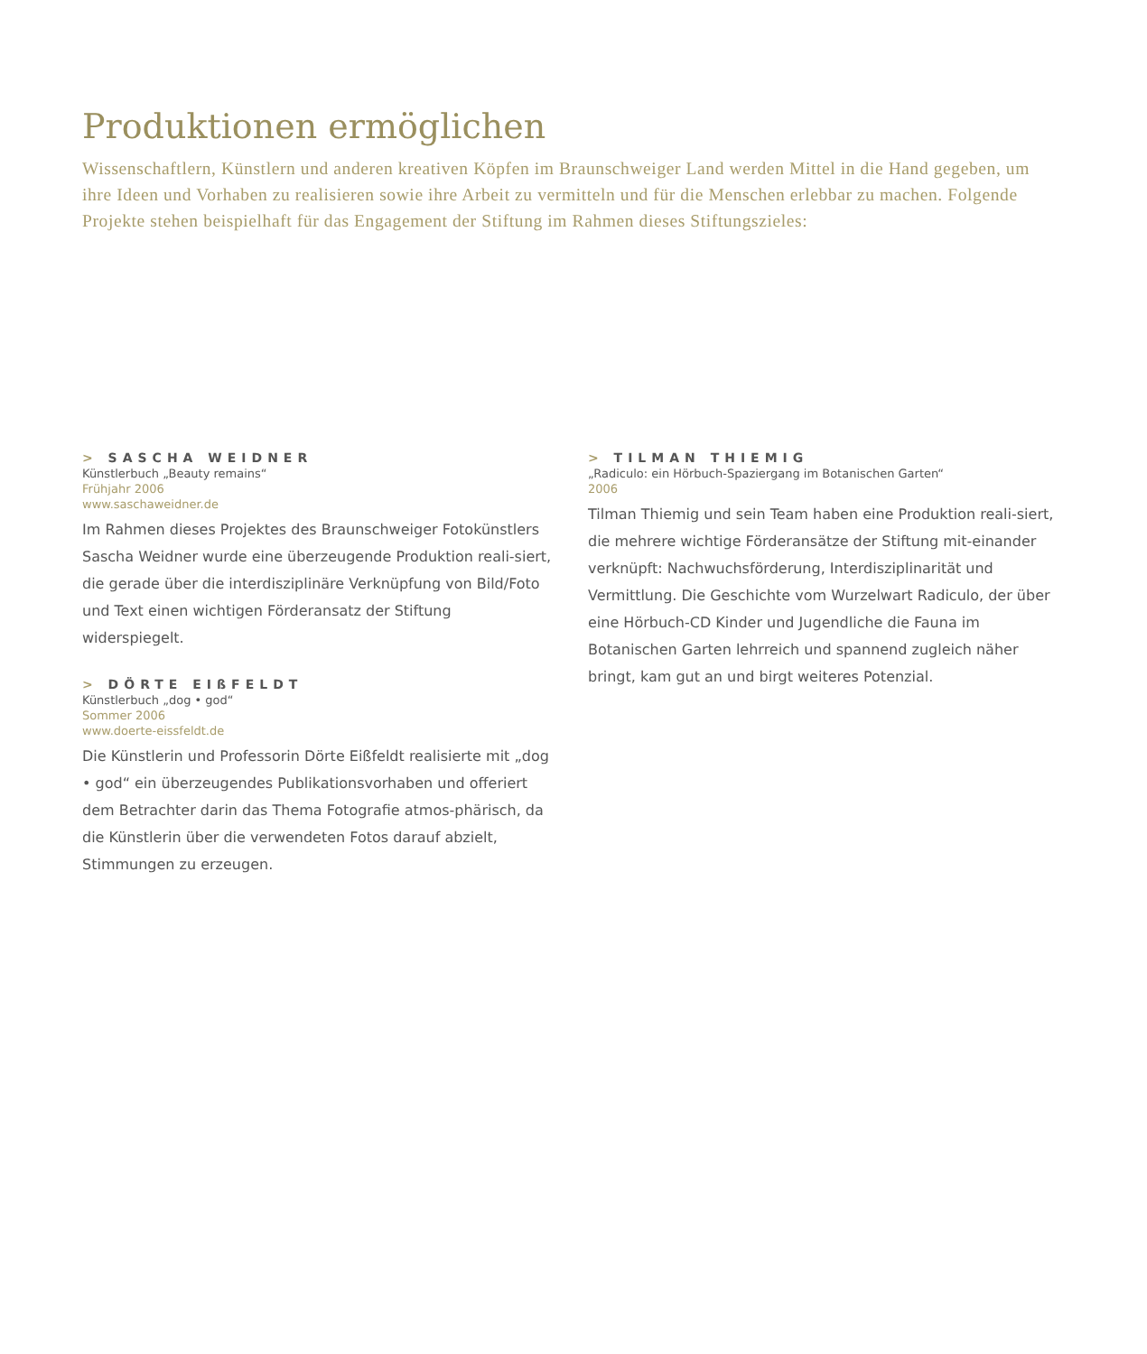Produktionen ermöglichen
Wissenschaftlern, Künstlern und anderen kreativen Köpfen im Braunschweiger Land werden Mittel in die Hand gegeben, um ihre Ideen und Vorhaben zu realisieren sowie ihre Arbeit zu vermitteln und für die Menschen erlebbar zu machen. Folgende Projekte stehen beispielhaft für das Engagement der Stiftung im Rahmen dieses Stiftungszieles:
> SASCHA WEIDNER
Künstlerbuch „Beauty remains“
Frühjahr 2006
www.saschaweidner.de
Im Rahmen dieses Projektes des Braunschweiger Fotokünstlers Sascha Weidner wurde eine überzeugende Produktion reali-siert, die gerade über die interdisziplinäre Verknüpfung von Bild/Foto und Text einen wichtigen Förderansatz der Stiftung widerspiegelt.
> DÖRTE EIßFELDT
Künstlerbuch „dog • god“
Sommer 2006
www.doerte-eissfeldt.de
Die Künstlerin und Professorin Dörte Eißfeldt realisierte mit „dog • god“ ein überzeugendes Publikationsvorhaben und offeriert dem Betrachter darin das Thema Fotografie atmos-phärisch, da die Künstlerin über die verwendeten Fotos darauf abzielt, Stimmungen zu erzeugen.
> TILMAN THIEMIG
„Radiculo: ein Hörbuch-Spaziergang im Botanischen Garten“
2006
Tilman Thiemig und sein Team haben eine Produktion reali-siert, die mehrere wichtige Förderansätze der Stiftung mit-einander verknüpft: Nachwuchsförderung, Interdisziplinarität und Vermittlung. Die Geschichte vom Wurzelwart Radiculo, der über eine Hörbuch-CD Kinder und Jugendliche die Fauna im Botanischen Garten lehrreich und spannend zugleich näher bringt, kam gut an und birgt weiteres Potenzial.